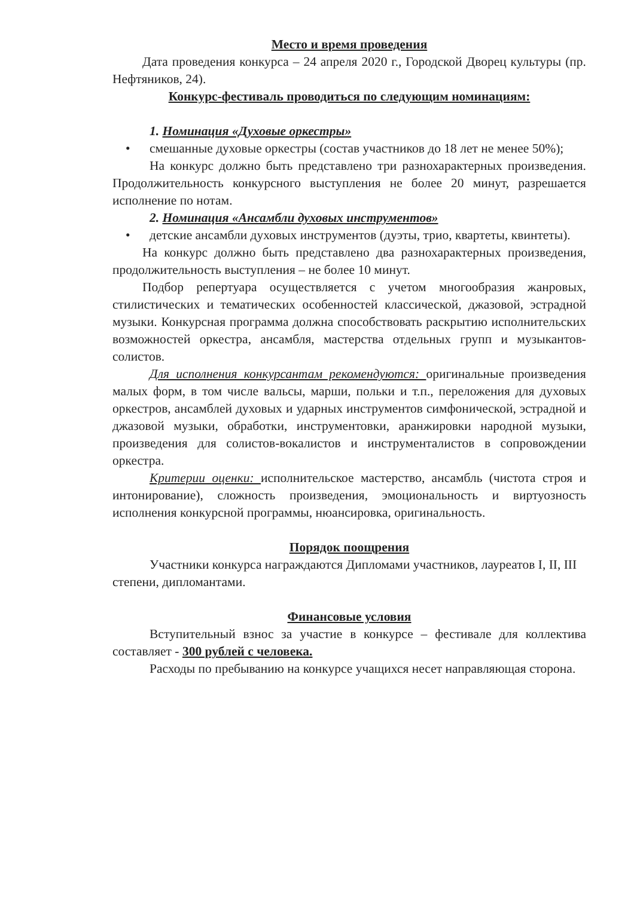Место и время проведения
Дата проведения конкурса – 24 апреля 2020 г., Городской Дворец культуры (пр. Нефтяников, 24).
Конкурс-фестиваль проводиться по следующим номинациям:
1. Номинация «Духовые оркестры»
• смешанные духовые оркестры (состав участников до 18 лет не менее 50%);
На конкурс должно быть представлено три разнохарактерных произведения. Продолжительность конкурсного выступления не более 20 минут, разрешается исполнение по нотам.
2. Номинация «Ансамбли духовых инструментов»
• детские ансамбли духовых инструментов (дуэты, трио, квартеты, квинтеты).
На конкурс должно быть представлено два разнохарактерных произведения, продолжительность выступления – не более 10 минут.
Подбор репертуара осуществляется с учетом многообразия жанровых, стилистических и тематических особенностей классической, джазовой, эстрадной музыки. Конкурсная программа должна способствовать раскрытию исполнительских возможностей оркестра, ансамбля, мастерства отдельных групп и музыкантов-солистов.
Для исполнения конкурсантам рекомендуются: оригинальные произведения малых форм, в том числе вальсы, марши, польки и т.п., переложения для духовых оркестров, ансамблей духовых и ударных инструментов симфонической, эстрадной и джазовой музыки, обработки, инструментовки, аранжировки народной музыки, произведения для солистов-вокалистов и инструменталистов в сопровождении оркестра.
Критерии оценки: исполнительское мастерство, ансамбль (чистота строя и интонирование), сложность произведения, эмоциональность и виртуозность исполнения конкурсной программы, нюансировка, оригинальность.
Порядок поощрения
Участники конкурса награждаются Дипломами участников, лауреатов I, II, III степени, дипломантами.
Финансовые условия
Вступительный взнос за участие в конкурсе – фестивале для коллектива составляет - 300 рублей с человека.
Расходы по пребыванию на конкурсе учащихся несет направляющая сторона.